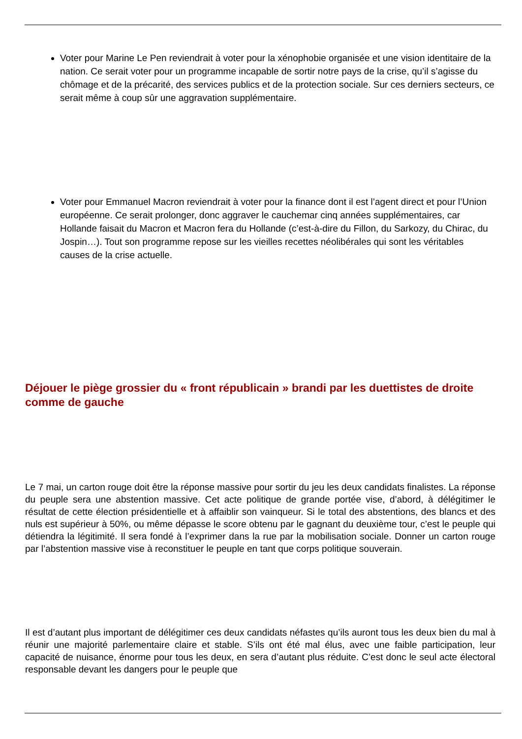Voter pour Marine Le Pen reviendrait à voter pour la xénophobie organisée et une vision identitaire de la nation. Ce serait voter pour un programme incapable de sortir notre pays de la crise, qu’il s’agisse du chômage et de la précarité, des services publics et de la protection sociale. Sur ces derniers secteurs, ce serait même à coup sûr une aggravation supplémentaire.
Voter pour Emmanuel Macron reviendrait à voter pour la finance dont il est l’agent direct et pour l’Union européenne. Ce serait prolonger, donc aggraver le cauchemar cinq années supplémentaires, car Hollande faisait du Macron et Macron fera du Hollande (c’est-à-dire du Fillon, du Sarkozy, du Chirac, du Jospin…). Tout son programme repose sur les vieilles recettes néolibérales qui sont les véritables causes de la crise actuelle.
Déjouer le piège grossier du « front républicain » brandi par les duettistes de droite comme de gauche
Le 7 mai, un carton rouge doit être la réponse massive pour sortir du jeu les deux candidats finalistes. La réponse du peuple sera une abstention massive. Cet acte politique de grande portée vise, d’abord, à délégitimer le résultat de cette élection présidentielle et à affaiblir son vainqueur. Si le total des abstentions, des blancs et des nuls est supérieur à 50%, ou même dépasse le score obtenu par le gagnant du deuxième tour, c’est le peuple qui détiendra la légitimité. Il sera fondé à l’exprimer dans la rue par la mobilisation sociale. Donner un carton rouge par l’abstention massive vise à reconstituer le peuple en tant que corps politique souverain.
Il est d’autant plus important de délégitimer ces deux candidats néfastes qu’ils auront tous les deux bien du mal à réunir une majorité parlementaire claire et stable. S’ils ont été mal élus, avec une faible participation, leur capacité de nuisance, énorme pour tous les deux, en sera d’autant plus réduite. C’est donc le seul acte électoral responsable devant les dangers pour le peuple que